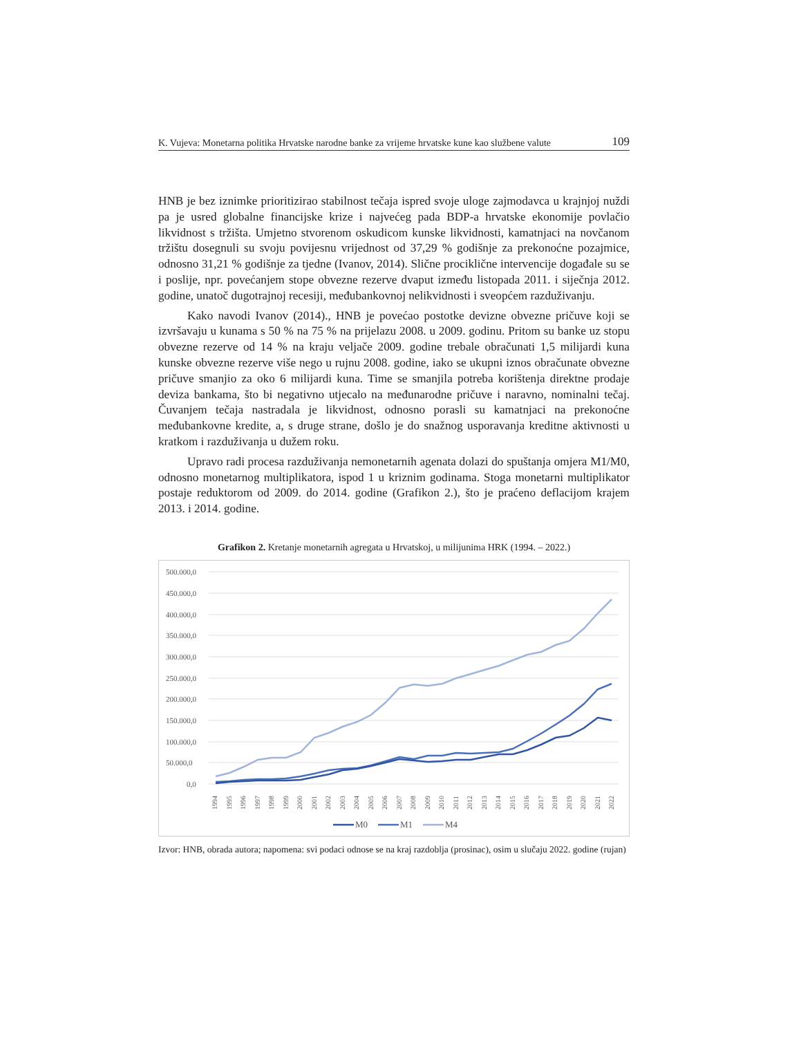K. Vujeva: Monetarna politika Hrvatske narodne banke za vrijeme hrvatske kune kao službene valute 109
HNB je bez iznimke prioritizirao stabilnost tečaja ispred svoje uloge zajmodavca u krajnjoj nuždi pa je usred globalne financijske krize i najvećeg pada BDP-a hrvatske ekonomije povlačio likvidnost s tržišta. Umjetno stvorenom oskudicom kunske likvidnosti, kamatnjaci na novčanom tržištu dosegnuli su svoju povijesnu vrijednost od 37,29 % godišnje za prekonoćne pozajmice, odnosno 31,21 % godišnje za tjedne (Ivanov, 2014). Slične procikličnе intervencije događale su se i poslije, npr. povećanjem stope obvezne rezerve dvaput između listopada 2011. i siječnja 2012. godine, unatoč dugotrajnoj recesiji, međubankovnoj nelikvidnosti i sveopćem razduživanju.
Kako navodi Ivanov (2014)., HNB je povećao postotke devizne obvezne pričuve koji se izvršavaju u kunama s 50 % na 75 % na prijelazu 2008. u 2009. godinu. Pritom su banke uz stopu obvezne rezerve od 14 % na kraju veljače 2009. godine trebale obračunati 1,5 milijardi kuna kunske obvezne rezerve više nego u rujnu 2008. godine, iako se ukupni iznos obračunate obvezne pričuve smanjio za oko 6 milijardi kuna. Time se smanjila potreba korištenja direktne prodaje deviza bankama, što bi negativno utjecalo na međunarodne pričuve i naravno, nominalni tečaj. Čuvanjem tečaja nastradala je likvidnost, odnosno porasli su kamatnjaci na prekonoćne međubankovne kredite, a, s druge strane, došlo je do snažnog usporavanja kreditne aktivnosti u kratkom i razduživanja u dužem roku.
Upravo radi procesa razduživanja nemonetarnih agenata dolazi do spuštanja omjera M1/M0, odnosno monetarnog multiplikatora, ispod 1 u kriznim godinama. Stoga monetarni multiplikator postaje reduktorom od 2009. do 2014. godine (Grafikon 2.), što je praćeno deflacijom krajem 2013. i 2014. godine.
Grafikon 2. Kretanje monetarnih agregata u Hrvatskoj, u milijunima HRK (1994. – 2022.)
500.000,0
450.000,0
400.000,0
350.000,0
300.000,0
250.000,0
200.000,0
150.000,0
100.000,0
50.000,0
0,0
1994
1995
1996
1997
1998
1999
2000
2001
2002
2003
2004
2005
2006
2007
2008
2009
2010
2011
2012
2013
2014
2015
2016
2017
2018
2019
2020
2021
2022
M0
M1
M4
Izvor: HNB, obrada autora; napomena: svi podaci odnose se na kraj razdoblja (prosinac), osim u slučaju 2022. godine (rujan)